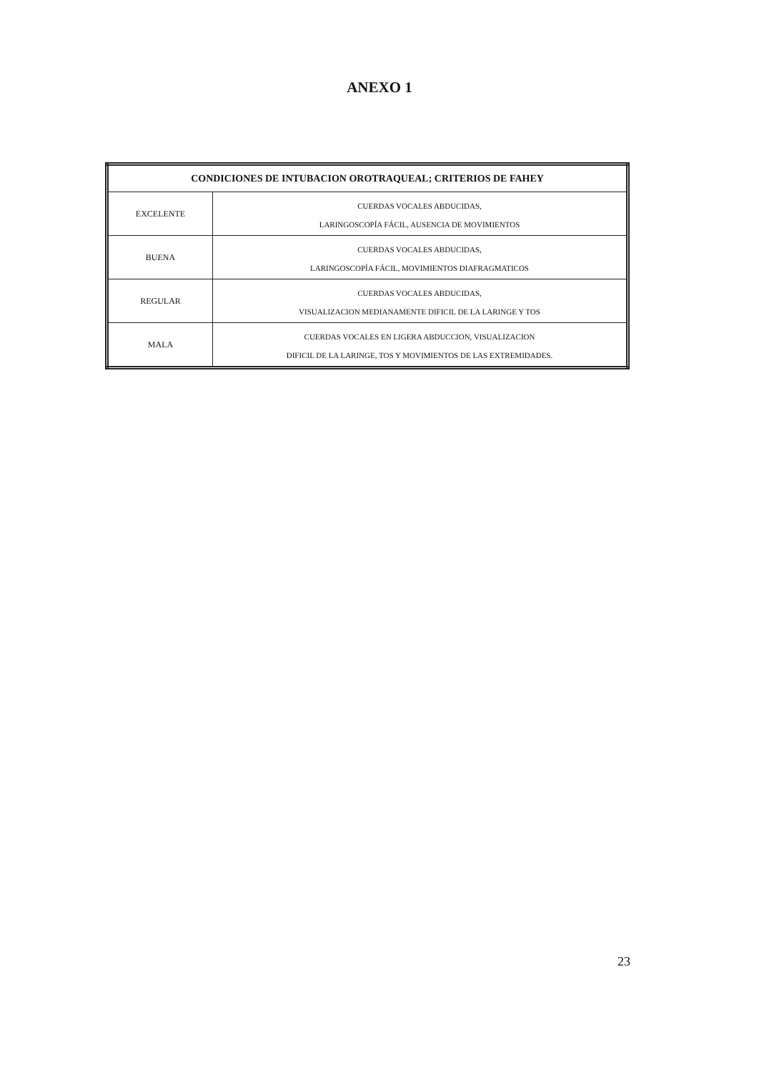ANEXO 1
| CONDICIONES DE INTUBACION OROTRAQUEAL; CRITERIOS DE FAHEY | |
| --- | --- |
| EXCELENTE | CUERDAS VOCALES ABDUCIDAS, LARINGOSCOPÍA FÁCIL, AUSENCIA DE MOVIMIENTOS |
| BUENA | CUERDAS VOCALES ABDUCIDAS, LARINGOSCOPÍA FÁCIL, MOVIMIENTOS DIAFRAGMATICOS |
| REGULAR | CUERDAS VOCALES ABDUCIDAS, VISUALIZACION MEDIANAMENTE DIFICIL DE LA LARINGE Y TOS |
| MALA | CUERDAS VOCALES EN LIGERA ABDUCCION, VISUALIZACION DIFICIL DE LA LARINGE, TOS Y MOVIMIENTOS DE LAS EXTREMIDADES. |
23